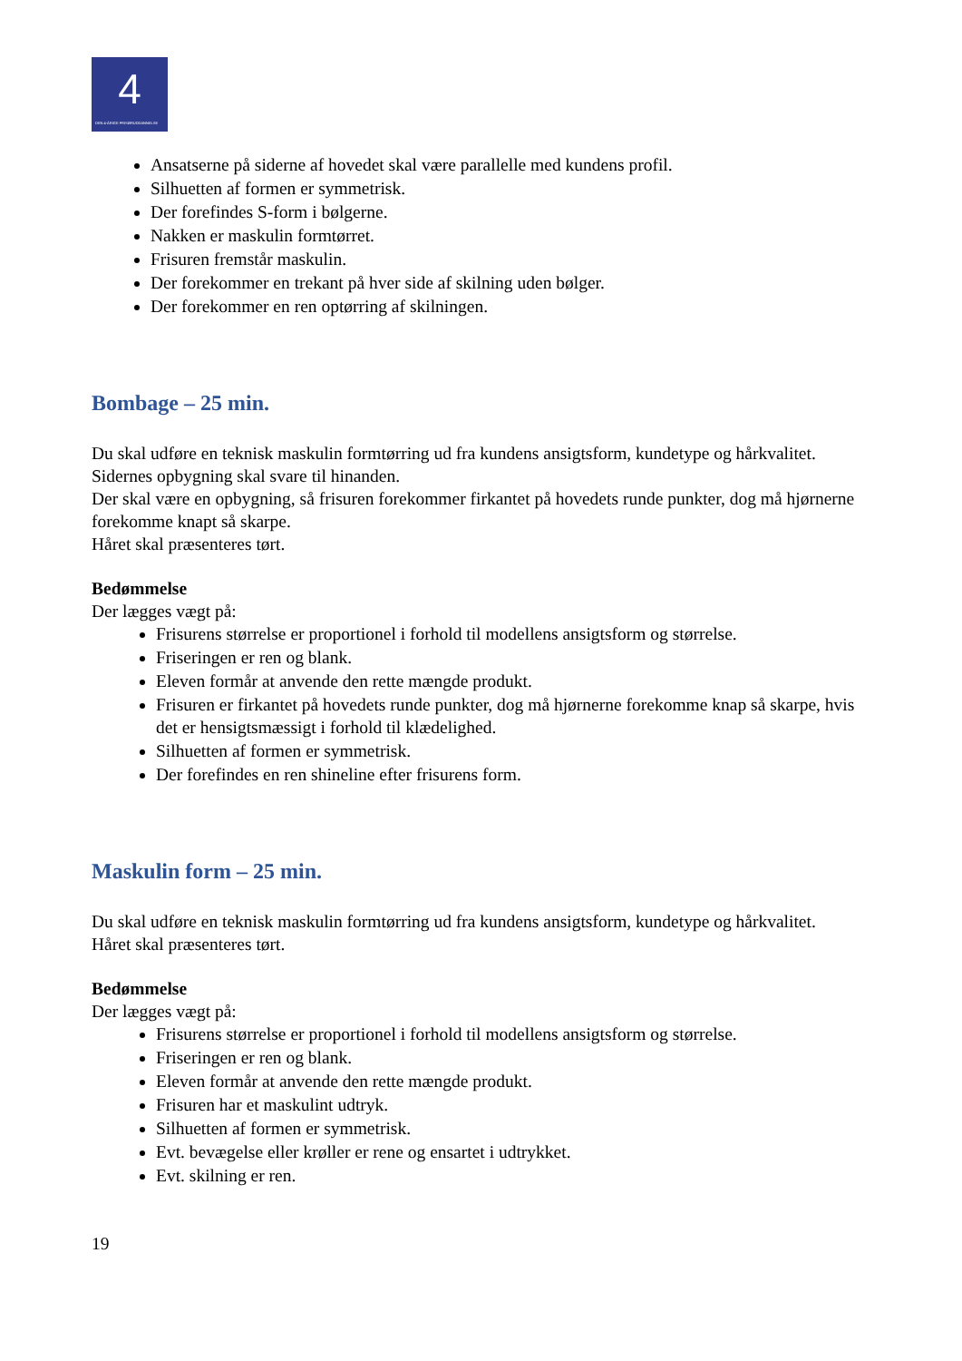4
DEN 4-ÅRIGE FRISØRUDDANNELSE
Ansatserne på siderne af hovedet skal være parallelle med kundens profil.
Silhuetten af formen er symmetrisk.
Der forefindes S-form i bølgerne.
Nakken er maskulin formtørret.
Frisuren fremstår maskulin.
Der forekommer en trekant på hver side af skilning uden bølger.
Der forekommer en ren optørring af skilningen.
Bombage – 25 min.
Du skal udføre en teknisk maskulin formtørring ud fra kundens ansigtsform, kundetype og hårkvalitet.
Sidernes opbygning skal svare til hinanden.
Der skal være en opbygning, så frisuren forekommer firkantet på hovedets runde punkter, dog må hjørnerne forekomme knapt så skarpe.
Håret skal præsenteres tørt.
Bedømmelse
Der lægges vægt på:
Frisurens størrelse er proportionel i forhold til modellens ansigtsform og størrelse.
Friseringen er ren og blank.
Eleven formår at anvende den rette mængde produkt.
Frisuren er firkantet på hovedets runde punkter, dog må hjørnerne forekomme knap så skarpe, hvis det er hensigtsmæssigt i forhold til klædelighed.
Silhuetten af formen er symmetrisk.
Der forefindes en ren shineline efter frisurens form.
Maskulin form – 25 min.
Du skal udføre en teknisk maskulin formtørring ud fra kundens ansigtsform, kundetype og hårkvalitet.
Håret skal præsenteres tørt.
Bedømmelse
Der lægges vægt på:
Frisurens størrelse er proportionel i forhold til modellens ansigtsform og størrelse.
Friseringen er ren og blank.
Eleven formår at anvende den rette mængde produkt.
Frisuren har et maskulint udtryk.
Silhuetten af formen er symmetrisk.
Evt. bevægelse eller krøller er rene og ensartet i udtrykket.
Evt. skilning er ren.
19